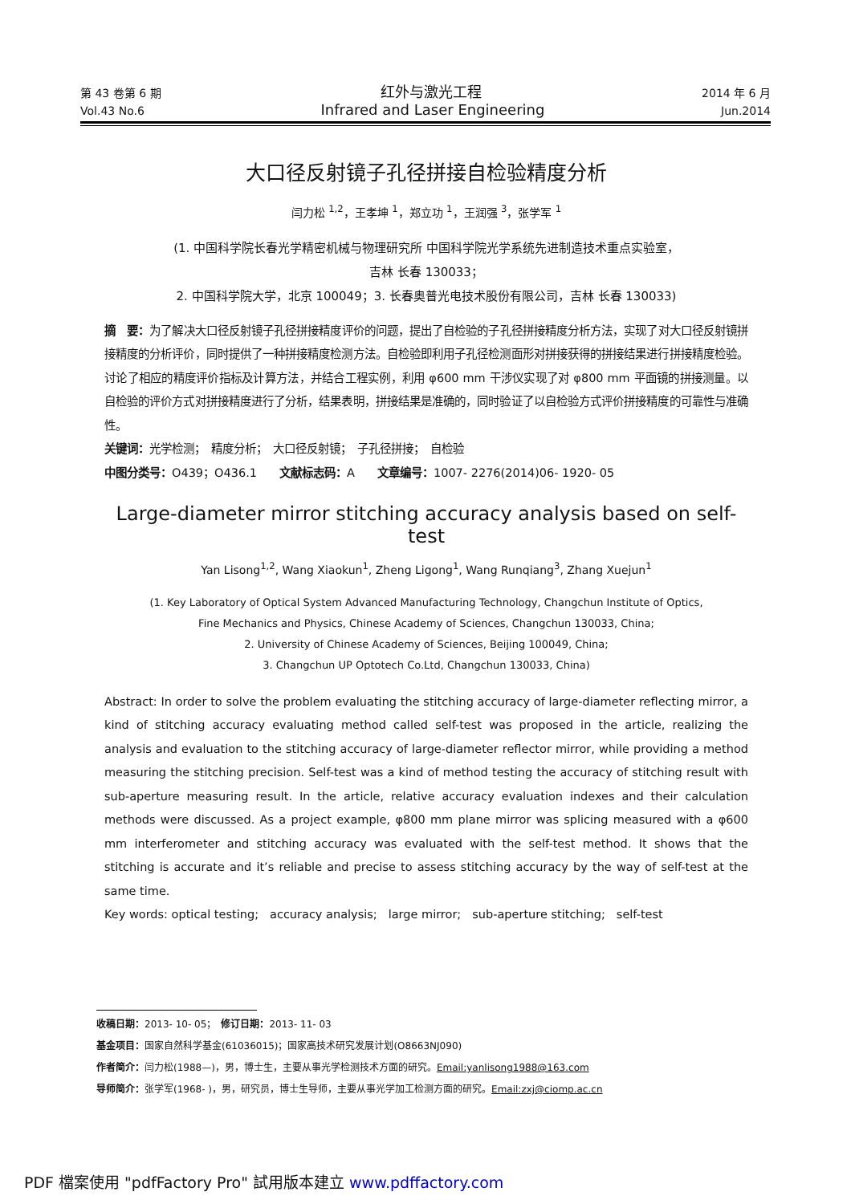第 43 卷第 6 期 红外与激光工程 2014 年 6 月
Vol.43 No.6 Infrared and Laser Engineering Jun.2014
大口径反射镜子孔径拼接自检验精度分析
闫力松 <sup>1,2</sup>，王孝坤 <sup>1</sup>，郑立功 <sup>1</sup>，王润强 <sup>3</sup>，张学军 <sup>1</sup>
(1. 中国科学院长春光学精密机械与物理研究所 中国科学院光学系统先进制造技术重点实验室，
吉林 长春 130033；
2. 中国科学院大学，北京 100049；3. 长春奥普光电技术股份有限公司，吉林 长春 130033)
摘　要：为了解决大口径反射镜子孔径拼接精度评价的问题，提出了自检验的子孔径拼接精度分析方法，实现了对大口径反射镜拼接精度的分析评价，同时提供了一种拼接精度检测方法。自检验即利用子孔径检测面形对拼接获得的拼接结果进行拼接精度检验。讨论了相应的精度评价指标及计算方法，并结合工程实例，利用 φ600 mm 干涉仪实现了对 φ800 mm 平面镜的拼接测量。以自检验的评价方式对拼接精度进行了分析，结果表明，拼接结果是准确的，同时验证了以自检验方式评价拼接精度的可靠性与准确性。
关键词：光学检测；　精度分析；　大口径反射镜；　子孔径拼接；　自检验
中图分类号：O439；O436.1　　文献标志码：A　　文章编号：1007- 2276(2014)06- 1920- 05
Large-diameter mirror stitching accuracy analysis based on self-test
Yan Lisong<sup>1,2</sup>, Wang Xiaokun<sup>1</sup>, Zheng Ligong<sup>1</sup>, Wang Runqiang<sup>3</sup>, Zhang Xuejun<sup>1</sup>
(1. Key Laboratory of Optical System Advanced Manufacturing Technology, Changchun Institute of Optics,
Fine Mechanics and Physics, Chinese Academy of Sciences, Changchun 130033, China;
2. University of Chinese Academy of Sciences, Beijing 100049, China;
3. Changchun UP Optotech Co.Ltd, Changchun 130033, China)
Abstract: In order to solve the problem evaluating the stitching accuracy of large-diameter reflecting mirror, a kind of stitching accuracy evaluating method called self-test was proposed in the article, realizing the analysis and evaluation to the stitching accuracy of large-diameter reflector mirror, while providing a method measuring the stitching precision. Self-test was a kind of method testing the accuracy of stitching result with sub-aperture measuring result. In the article, relative accuracy evaluation indexes and their calculation methods were discussed. As a project example, φ800 mm plane mirror was splicing measured with a φ600 mm interferometer and stitching accuracy was evaluated with the self-test method. It shows that the stitching is accurate and it’s reliable and precise to assess stitching accuracy by the way of self-test at the same time.
Key words: optical testing;　accuracy analysis;　large mirror;　sub-aperture stitching;　self-test
收稿日期：2013- 10- 05；　修订日期：2013- 11- 03
基金项目：国家自然科学基金(61036015)；国家高技术研究发展计划(O8663NJ090)
作者简介：闫力松(1988—)，男，博士生，主要从事光学检测技术方面的研究。Email:yanlisong1988@163.com
导师简介：张学军(1968- )，男，研究员，博士生导师，主要从事光学加工检测方面的研究。Email:zxj@ciomp.ac.cn
PDF 檔案使用 "pdfFactory Pro" 試用版本建立 www.pdffactory.com